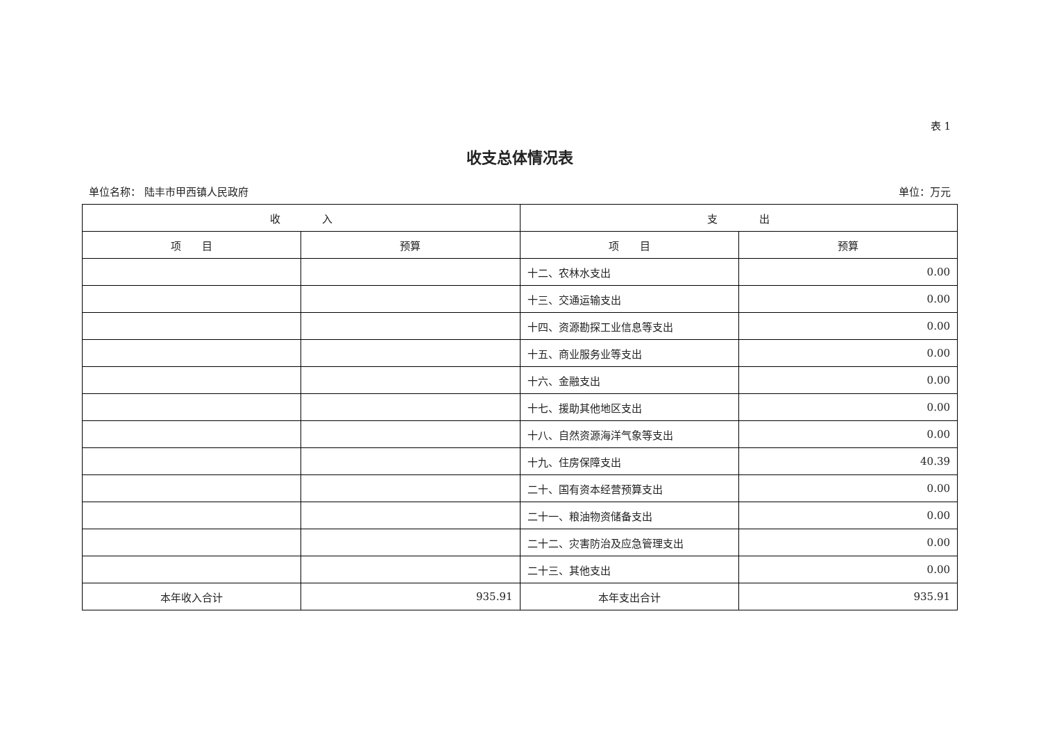表 1
收支总体情况表
单位名称： 陆丰市甲西镇人民政府 单位：万元
| 收 入 | | 支 出 | |
| --- | --- | --- | --- |
| 项 目 | 预算 | 项 目 | 预算 |
| | | 十二、农林水支出 | 0.00 |
| | | 十三、交通运输支出 | 0.00 |
| | | 十四、资源勘探工业信息等支出 | 0.00 |
| | | 十五、商业服务业等支出 | 0.00 |
| | | 十六、金融支出 | 0.00 |
| | | 十七、援助其他地区支出 | 0.00 |
| | | 十八、自然资源海洋气象等支出 | 0.00 |
| | | 十九、住房保障支出 | 40.39 |
| | | 二十、国有资本经营预算支出 | 0.00 |
| | | 二十一、粮油物资储备支出 | 0.00 |
| | | 二十二、灾害防治及应急管理支出 | 0.00 |
| | | 二十三、其他支出 | 0.00 |
| 本年收入合计 | 935.91 | 本年支出合计 | 935.91 |